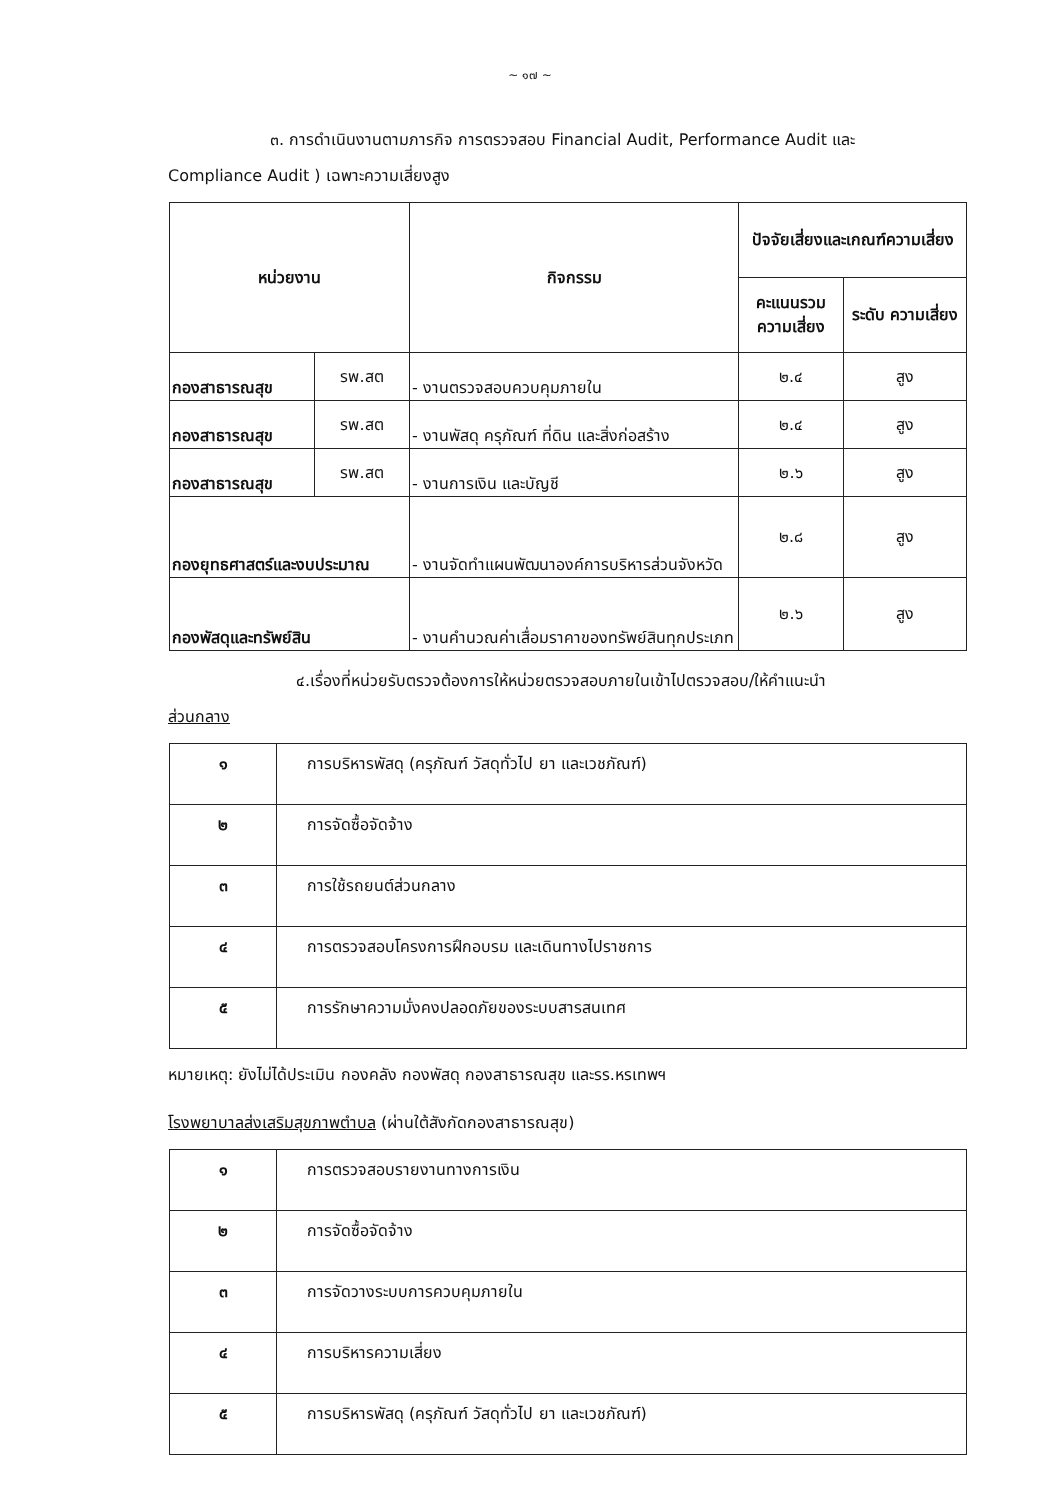~ ๑๗ ~
๓. การดำเนินงานตามภารกิจ การตรวจสอบ Financial Audit, Performance Audit และ
Compliance Audit ) เฉพาะความเสี่ยงสูง
| หน่วยงาน | | กิจกรรม | ปัจจัยเสี่ยงและเกณฑ์ความเสี่ยง | |
| --- | --- | --- | --- | --- |
| | | | คะแนนรวม ความเสี่ยง | ระดับ ความเสี่ยง |
| กองสาธารณสุข | รพ.สต | - งานตรวจสอบควบคุมภายใน | ๒.๔ | สูง |
| กองสาธารณสุข | รพ.สต | - งานพัสดุ ครุภัณฑ์ ที่ดิน และสิ่งก่อสร้าง | ๒.๔ | สูง |
| กองสาธารณสุข | รพ.สต | - งานการเงิน และบัญชี | ๒.๖ | สูง |
| กองยุทธศาสตร์และงบประมาณ | | - งานจัดทำแผนพัฒนาองค์การบริหารส่วนจังหวัด | ๒.๘ | สูง |
| กองพัสดุและทรัพย์สิน | | - งานคำนวณค่าเสื่อมราคาของทรัพย์สินทุกประเภท | ๒.๖ | สูง |
๔.เรื่องที่หน่วยรับตรวจต้องการให้หน่วยตรวจสอบภายในเข้าไปตรวจสอบ/ให้คำแนะนำ
ส่วนกลาง
| ๑ | การบริหารพัสดุ (ครุภัณฑ์ วัสดุทั่วไป ยา และเวชภัณฑ์) |
| ๒ | การจัดซื้อจัดจ้าง |
| ๓ | การใช้รถยนต์ส่วนกลาง |
| ๔ | การตรวจสอบโครงการฝึกอบรม และเดินทางไปราชการ |
| ๕ | การรักษาความมั่งคงปลอดภัยของระบบสารสนเทศ |
หมายเหตุ: ยังไม่ได้ประเมิน กองคลัง กองพัสดุ กองสาธารณสุข และรร.หรเทพฯ
โรงพยาบาลส่งเสริมสุขภาพตำบล (ผ่านใต้สังกัดกองสาธารณสุข)
| ๑ | การตรวจสอบรายงานทางการเงิน |
| ๒ | การจัดซื้อจัดจ้าง |
| ๓ | การจัดวางระบบการควบคุมภายใน |
| ๔ | การบริหารความเสี่ยง |
| ๕ | การบริหารพัสดุ (ครุภัณฑ์ วัสดุทั่วไป ยา และเวชภัณฑ์) |